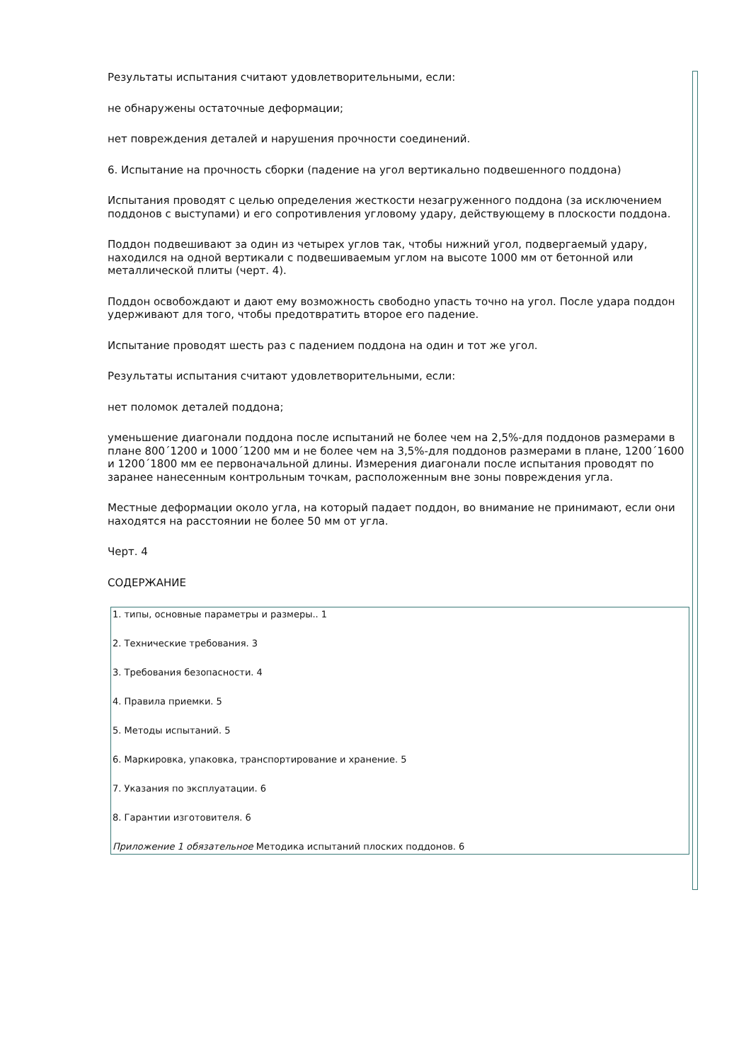Результаты испытания считают удовлетворительными, если:
не обнаружены остаточные деформации;
нет повреждения деталей и нарушения прочности соединений.
6. Испытание на прочность сборки (падение на угол вертикально подвешенного поддона)
Испытания проводят с целью определения жесткости незагруженного поддона (за исключением поддонов с выступами) и его сопротивления угловому удару, действующему в плоскости поддона.
Поддон подвешивают за один из четырех углов так, чтобы нижний угол, подвергаемый удару, находился на одной вертикали с подвешиваемым углом на высоте 1000 мм от бетонной или металлической плиты (черт. 4).
Поддон освобождают и дают ему возможность свободно упасть точно на угол. После удара поддон удерживают для того, чтобы предотвратить второе его падение.
Испытание проводят шесть раз с падением поддона на один и тот же угол.
Результаты испытания считают удовлетворительными, если:
нет поломок деталей поддона;
уменьшение диагонали поддона после испытаний не более чем на 2,5%-для поддонов размерами в плане 800´1200 и 1000´1200 мм и не более чем на 3,5%-для поддонов размерами в плане, 1200´1600 и 1200´1800 мм ее первоначальной длины. Измерения диагонали после испытания проводят по заранее нанесенным контрольным точкам, расположенным вне зоны повреждения угла.
Местные деформации около угла, на который падает поддон, во внимание не принимают, если они находятся на расстоянии не более 50 мм от угла.
Черт. 4
СОДЕРЖАНИЕ
| 1. типы, основные параметры и размеры.. 1 2. Технические требования. 3 3. Требования безопасности. 4 4. Правила приемки. 5 5. Методы испытаний. 5 6. Маркировка, упаковка, транспортирование и хранение. 5 7. Указания по эксплуатации. 6 8. Гарантии изготовителя. 6 Приложение 1 обязательное Методика испытаний плоских поддонов. 6 |